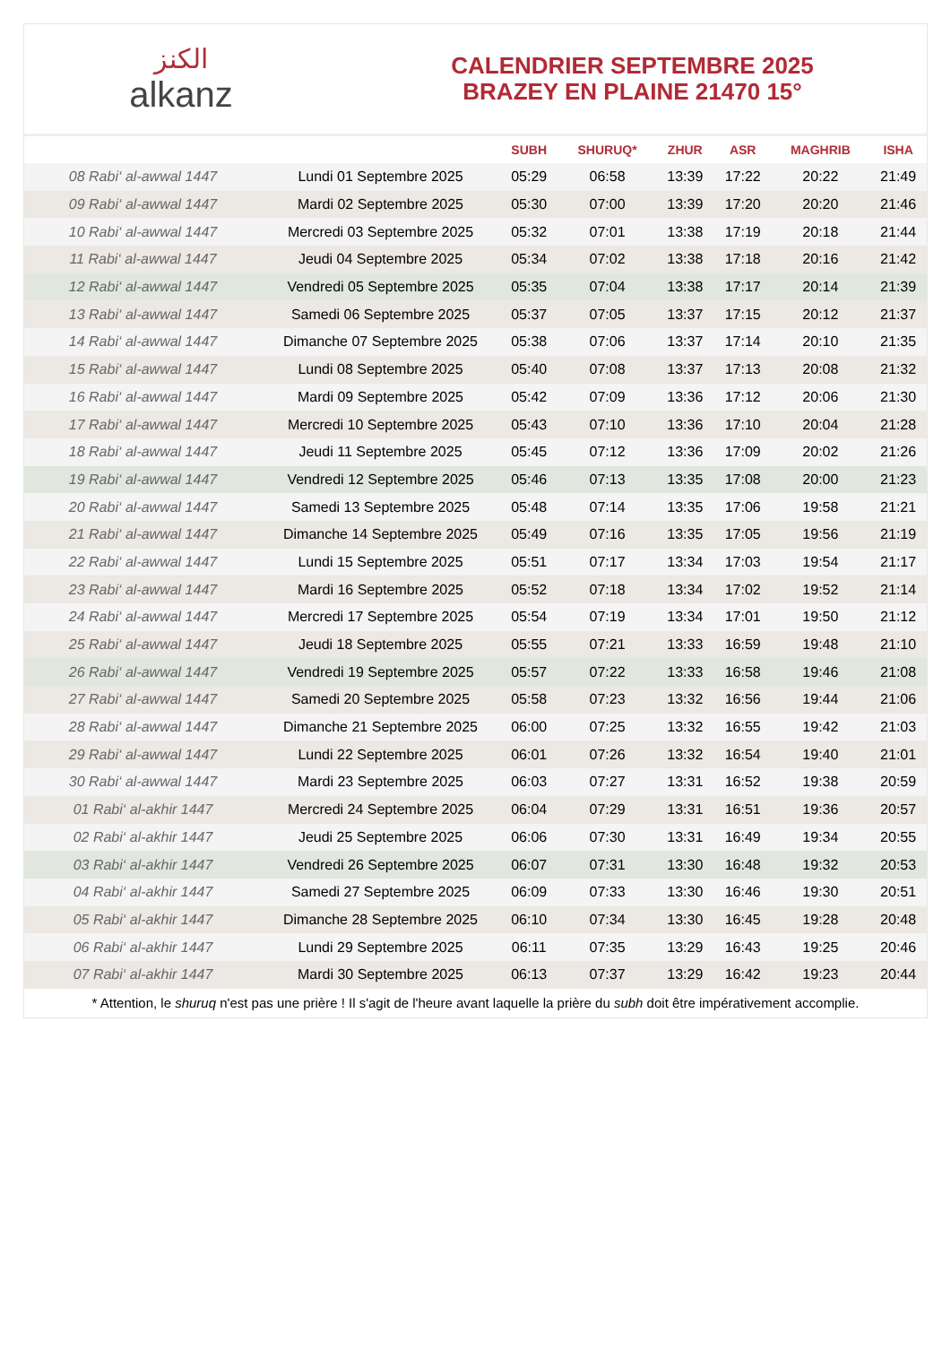الكنز
alkanz
CALENDRIER SEPTEMBRE 2025
BRAZEY EN PLAINE 21470 15°
| | | SUBH | SHURUQ* | ZHUR | ASR | MAGHRIB | ISHA |
| --- | --- | --- | --- | --- | --- | --- | --- |
| 08 Rabi‘ al-awwal 1447 | Lundi 01 Septembre 2025 | 05:29 | 06:58 | 13:39 | 17:22 | 20:22 | 21:49 |
| 09 Rabi‘ al-awwal 1447 | Mardi 02 Septembre 2025 | 05:30 | 07:00 | 13:39 | 17:20 | 20:20 | 21:46 |
| 10 Rabi‘ al-awwal 1447 | Mercredi 03 Septembre 2025 | 05:32 | 07:01 | 13:38 | 17:19 | 20:18 | 21:44 |
| 11 Rabi‘ al-awwal 1447 | Jeudi 04 Septembre 2025 | 05:34 | 07:02 | 13:38 | 17:18 | 20:16 | 21:42 |
| 12 Rabi‘ al-awwal 1447 | Vendredi 05 Septembre 2025 | 05:35 | 07:04 | 13:38 | 17:17 | 20:14 | 21:39 |
| 13 Rabi‘ al-awwal 1447 | Samedi 06 Septembre 2025 | 05:37 | 07:05 | 13:37 | 17:15 | 20:12 | 21:37 |
| 14 Rabi‘ al-awwal 1447 | Dimanche 07 Septembre 2025 | 05:38 | 07:06 | 13:37 | 17:14 | 20:10 | 21:35 |
| 15 Rabi‘ al-awwal 1447 | Lundi 08 Septembre 2025 | 05:40 | 07:08 | 13:37 | 17:13 | 20:08 | 21:32 |
| 16 Rabi‘ al-awwal 1447 | Mardi 09 Septembre 2025 | 05:42 | 07:09 | 13:36 | 17:12 | 20:06 | 21:30 |
| 17 Rabi‘ al-awwal 1447 | Mercredi 10 Septembre 2025 | 05:43 | 07:10 | 13:36 | 17:10 | 20:04 | 21:28 |
| 18 Rabi‘ al-awwal 1447 | Jeudi 11 Septembre 2025 | 05:45 | 07:12 | 13:36 | 17:09 | 20:02 | 21:26 |
| 19 Rabi‘ al-awwal 1447 | Vendredi 12 Septembre 2025 | 05:46 | 07:13 | 13:35 | 17:08 | 20:00 | 21:23 |
| 20 Rabi‘ al-awwal 1447 | Samedi 13 Septembre 2025 | 05:48 | 07:14 | 13:35 | 17:06 | 19:58 | 21:21 |
| 21 Rabi‘ al-awwal 1447 | Dimanche 14 Septembre 2025 | 05:49 | 07:16 | 13:35 | 17:05 | 19:56 | 21:19 |
| 22 Rabi‘ al-awwal 1447 | Lundi 15 Septembre 2025 | 05:51 | 07:17 | 13:34 | 17:03 | 19:54 | 21:17 |
| 23 Rabi‘ al-awwal 1447 | Mardi 16 Septembre 2025 | 05:52 | 07:18 | 13:34 | 17:02 | 19:52 | 21:14 |
| 24 Rabi‘ al-awwal 1447 | Mercredi 17 Septembre 2025 | 05:54 | 07:19 | 13:34 | 17:01 | 19:50 | 21:12 |
| 25 Rabi‘ al-awwal 1447 | Jeudi 18 Septembre 2025 | 05:55 | 07:21 | 13:33 | 16:59 | 19:48 | 21:10 |
| 26 Rabi‘ al-awwal 1447 | Vendredi 19 Septembre 2025 | 05:57 | 07:22 | 13:33 | 16:58 | 19:46 | 21:08 |
| 27 Rabi‘ al-awwal 1447 | Samedi 20 Septembre 2025 | 05:58 | 07:23 | 13:32 | 16:56 | 19:44 | 21:06 |
| 28 Rabi‘ al-awwal 1447 | Dimanche 21 Septembre 2025 | 06:00 | 07:25 | 13:32 | 16:55 | 19:42 | 21:03 |
| 29 Rabi‘ al-awwal 1447 | Lundi 22 Septembre 2025 | 06:01 | 07:26 | 13:32 | 16:54 | 19:40 | 21:01 |
| 30 Rabi‘ al-awwal 1447 | Mardi 23 Septembre 2025 | 06:03 | 07:27 | 13:31 | 16:52 | 19:38 | 20:59 |
| 01 Rabi‘ al-akhir 1447 | Mercredi 24 Septembre 2025 | 06:04 | 07:29 | 13:31 | 16:51 | 19:36 | 20:57 |
| 02 Rabi‘ al-akhir 1447 | Jeudi 25 Septembre 2025 | 06:06 | 07:30 | 13:31 | 16:49 | 19:34 | 20:55 |
| 03 Rabi‘ al-akhir 1447 | Vendredi 26 Septembre 2025 | 06:07 | 07:31 | 13:30 | 16:48 | 19:32 | 20:53 |
| 04 Rabi‘ al-akhir 1447 | Samedi 27 Septembre 2025 | 06:09 | 07:33 | 13:30 | 16:46 | 19:30 | 20:51 |
| 05 Rabi‘ al-akhir 1447 | Dimanche 28 Septembre 2025 | 06:10 | 07:34 | 13:30 | 16:45 | 19:28 | 20:48 |
| 06 Rabi‘ al-akhir 1447 | Lundi 29 Septembre 2025 | 06:11 | 07:35 | 13:29 | 16:43 | 19:25 | 20:46 |
| 07 Rabi‘ al-akhir 1447 | Mardi 30 Septembre 2025 | 06:13 | 07:37 | 13:29 | 16:42 | 19:23 | 20:44 |
* Attention, le shuruq n'est pas une prière ! Il s'agit de l'heure avant laquelle la prière du subh doit être impérativement accomplie.